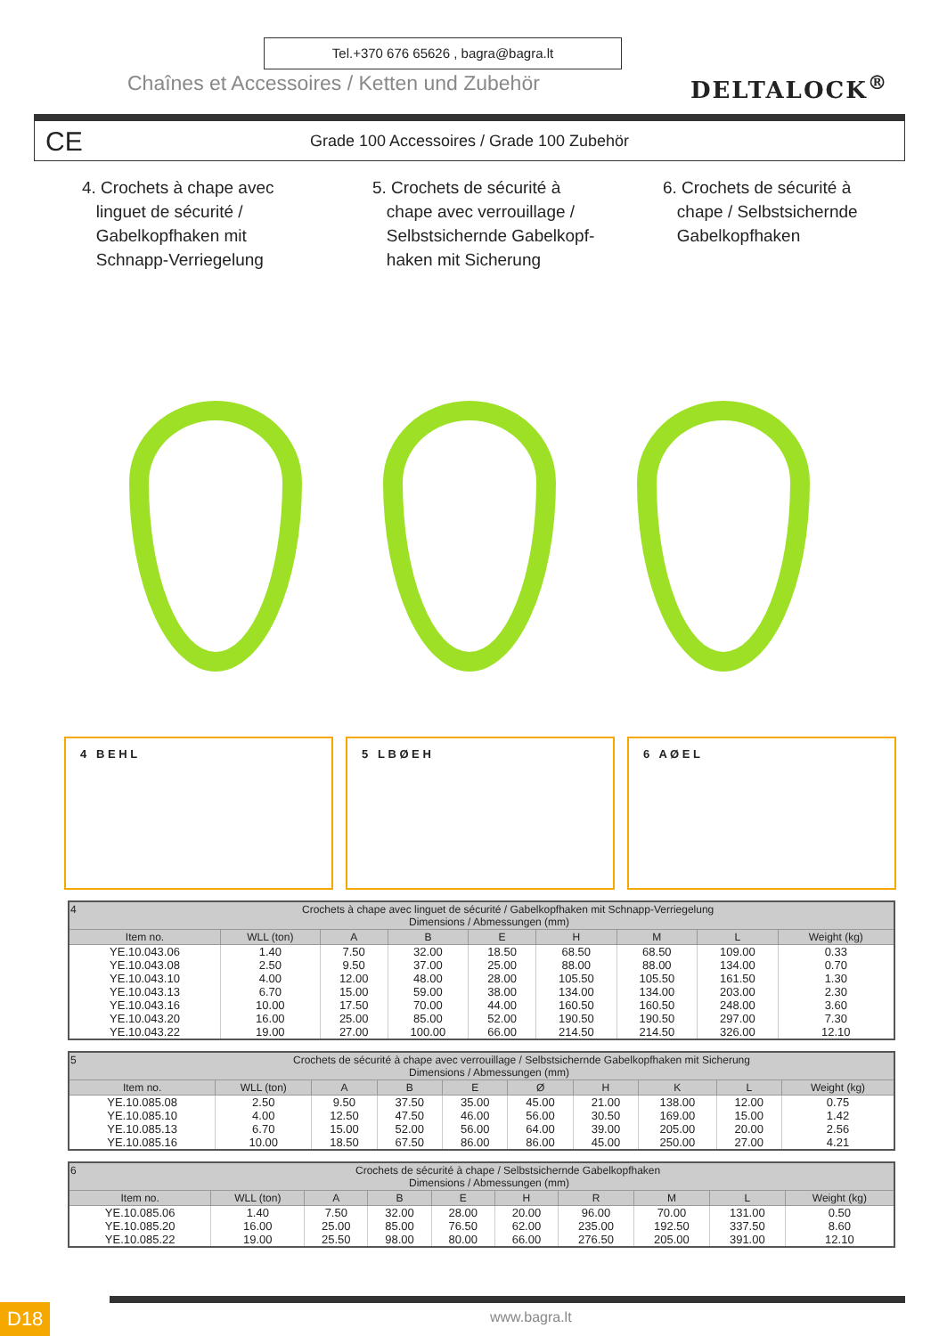Tel.+370 676 65626 , bagra@bagra.lt
Chaînes et Accessoires / Ketten und Zubehör
DELTALOCK<sup>®</sup>
CE
Grade 100 Accessoires / Grade 100 Zubehör
4. Crochets à chape avec
linguet de sécurité /
Gabelkopfhaken mit
Schnapp-Verriegelung
5. Crochets de sécurité à
chape avec verrouillage /
Selbstsichernde Gabelkopf-
haken mit Sicherung
6. Crochets de sécurité à
chape / Selbstsichernde
Gabelkopfhaken
4 B E H L 5 L B Ø E H 6 A Ø E L
| 4 Crochets à chape avec linguet de sécurité / Gabelkopfhaken mit Schnapp-Verriegelung Dimensions / Abmessungen (mm) | | | | | | | | |
| --- | --- | --- | --- | --- | --- | --- | --- | --- |
| Item no. | WLL (ton) | A | B | E | H | M | L | Weight (kg) |
| YE.10.043.06 YE.10.043.08 YE.10.043.10 YE.10.043.13 YE.10.043.16 YE.10.043.20 YE.10.043.22 | 1.40 2.50 4.00 6.70 10.00 16.00 19.00 | 7.50 9.50 12.00 15.00 17.50 25.00 27.00 | 32.00 37.00 48.00 59.00 70.00 85.00 100.00 | 18.50 25.00 28.00 38.00 44.00 52.00 66.00 | 68.50 88.00 105.50 134.00 160.50 190.50 214.50 | 68.50 88.00 105.50 134.00 160.50 190.50 214.50 | 109.00 134.00 161.50 203.00 248.00 297.00 326.00 | 0.33 0.70 1.30 2.30 3.60 7.30 12.10 |
| 5 Crochets de sécurité à chape avec verrouillage / Selbstsichernde Gabelkopfhaken mit Sicherung Dimensions / Abmessungen (mm) | | | | | | | | | |
| --- | --- | --- | --- | --- | --- | --- | --- | --- | --- |
| Item no. | WLL (ton) | A | B | E | Ø | H | K | L | Weight (kg) |
| YE.10.085.08 YE.10.085.10 YE.10.085.13 YE.10.085.16 | 2.50 4.00 6.70 10.00 | 9.50 12.50 15.00 18.50 | 37.50 47.50 52.00 67.50 | 35.00 46.00 56.00 86.00 | 45.00 56.00 64.00 86.00 | 21.00 30.50 39.00 45.00 | 138.00 169.00 205.00 250.00 | 12.00 15.00 20.00 27.00 | 0.75 1.42 2.56 4.21 |
| 6 Crochets de sécurité à chape / Selbstsichernde Gabelkopfhaken Dimensions / Abmessungen (mm) | | | | | | | | | |
| --- | --- | --- | --- | --- | --- | --- | --- | --- | --- |
| Item no. | WLL (ton) | A | B | E | H | R | M | L | Weight (kg) |
| YE.10.085.06 YE.10.085.20 YE.10.085.22 | 1.40 16.00 19.00 | 7.50 25.00 25.50 | 32.00 85.00 98.00 | 28.00 76.50 80.00 | 20.00 62.00 66.00 | 96.00 235.00 276.50 | 70.00 192.50 205.00 | 131.00 337.50 391.00 | 0.50 8.60 12.10 |
D18 www.bagra.lt